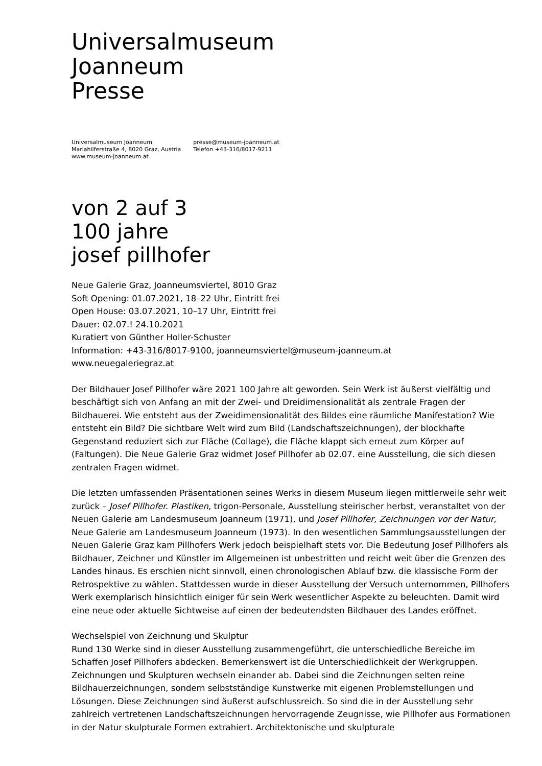Universalmuseum
Joanneum
Presse
Universalmuseum Joanneum
Mariahilferstraße 4, 8020 Graz, Austria
www.museum-joanneum.at
presse@museum-joanneum.at
Telefon +43-316/8017-9211
von 2 auf 3
100 jahre
josef pillhofer
Neue Galerie Graz, Joanneumsviertel, 8010 Graz
Soft Opening: 01.07.2021, 18–22 Uhr, Eintritt frei
Open House: 03.07.2021, 10–17 Uhr, Eintritt frei
Dauer: 02.07.! 24.10.2021
Kuratiert von Günther Holler-Schuster
Information: +43-316/8017-9100, joanneumsviertel@museum-joanneum.at
www.neuegaleriegraz.at
Der Bildhauer Josef Pillhofer wäre 2021 100 Jahre alt geworden. Sein Werk ist äußerst vielfältig und beschäftigt sich von Anfang an mit der Zwei- und Dreidimensionalität als zentrale Fragen der Bildhauerei. Wie entsteht aus der Zweidimensionalität des Bildes eine räumliche Manifestation? Wie entsteht ein Bild? Die sichtbare Welt wird zum Bild (Landschaftszeichnungen), der blockhafte Gegenstand reduziert sich zur Fläche (Collage), die Fläche klappt sich erneut zum Körper auf (Faltungen). Die Neue Galerie Graz widmet Josef Pillhofer ab 02.07. eine Ausstellung, die sich diesen zentralen Fragen widmet.
Die letzten umfassenden Präsentationen seines Werks in diesem Museum liegen mittlerweile sehr weit zurück – Josef Pillhofer. Plastiken, trigon-Personale, Ausstellung steirischer herbst, veranstaltet von der Neuen Galerie am Landesmuseum Joanneum (1971), und Josef Pillhofer, Zeichnungen vor der Natur, Neue Galerie am Landesmuseum Joanneum (1973). In den wesentlichen Sammlungsausstellungen der Neuen Galerie Graz kam Pillhofers Werk jedoch beispielhaft stets vor. Die Bedeutung Josef Pillhofers als Bildhauer, Zeichner und Künstler im Allgemeinen ist unbestritten und reicht weit über die Grenzen des Landes hinaus. Es erschien nicht sinnvoll, einen chronologischen Ablauf bzw. die klassische Form der Retrospektive zu wählen. Stattdessen wurde in dieser Ausstellung der Versuch unternommen, Pillhofers Werk exemplarisch hinsichtlich einiger für sein Werk wesentlicher Aspekte zu beleuchten. Damit wird eine neue oder aktuelle Sichtweise auf einen der bedeutendsten Bildhauer des Landes eröffnet.
Wechselspiel von Zeichnung und Skulptur
Rund 130 Werke sind in dieser Ausstellung zusammengeführt, die unterschiedliche Bereiche im Schaffen Josef Pillhofers abdecken. Bemerkenswert ist die Unterschiedlichkeit der Werkgruppen. Zeichnungen und Skulpturen wechseln einander ab. Dabei sind die Zeichnungen selten reine Bildhauerzeichnungen, sondern selbstständige Kunstwerke mit eigenen Problemstellungen und Lösungen. Diese Zeichnungen sind äußerst aufschlussreich. So sind die in der Ausstellung sehr zahlreich vertretenen Landschaftszeichnungen hervorragende Zeugnisse, wie Pillhofer aus Formationen in der Natur skulpturale Formen extrahiert. Architektonische und skulpturale